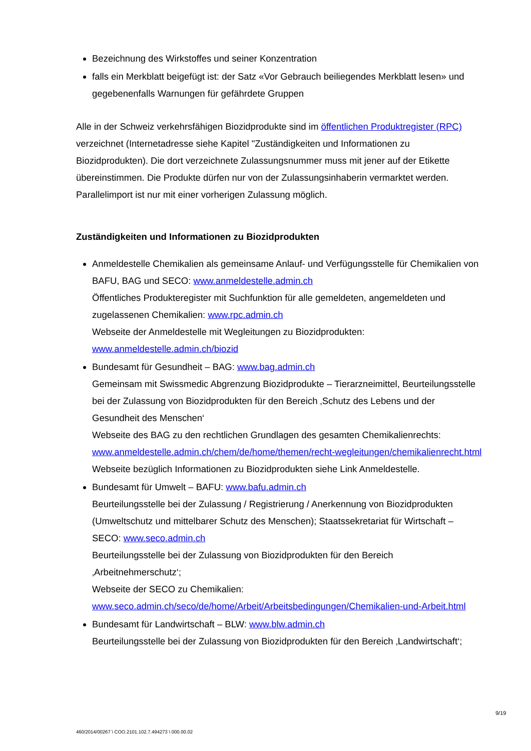Bezeichnung des Wirkstoffes und seiner Konzentration
falls ein Merkblatt beigefügt ist: der Satz «Vor Gebrauch beiliegendes Merkblatt lesen» und gegebenenfalls Warnungen für gefährdete Gruppen
Alle in der Schweiz verkehrsfähigen Biozidprodukte sind im öffentlichen Produktregister (RPC) verzeichnet (Internetadresse siehe Kapitel "Zuständigkeiten und Informationen zu Biozidprodukten). Die dort verzeichnete Zulassungsnummer muss mit jener auf der Etikette übereinstimmen. Die Produkte dürfen nur von der Zulassungsinhaberin vermarktet werden. Parallelimport ist nur mit einer vorherigen Zulassung möglich.
Zuständigkeiten und Informationen zu Biozidprodukten
Anmeldestelle Chemikalien als gemeinsame Anlauf- und Verfügungsstelle für Chemikalien von BAFU, BAG und SECO: www.anmeldestelle.admin.ch
Öffentliches Produkteregister mit Suchfunktion für alle gemeldeten, angemeldeten und zugelassenen Chemikalien: www.rpc.admin.ch
Webseite der Anmeldestelle mit Wegleitungen zu Biozidprodukten: www.anmeldestelle.admin.ch/biozid
Bundesamt für Gesundheit – BAG: www.bag.admin.ch
Gemeinsam mit Swissmedic Abgrenzung Biozidprodukte – Tierarzneimittel, Beurteilungsstelle bei der Zulassung von Biozidprodukten für den Bereich ‚Schutz des Lebens und der Gesundheit des Menschen‘
Webseite des BAG zu den rechtlichen Grundlagen des gesamten Chemikalienrechts: www.anmeldestelle.admin.ch/chem/de/home/themen/recht-wegleitungen/chemikalienrecht.html
Webseite bezüglich Informationen zu Biozidprodukten siehe Link Anmeldestelle.
Bundesamt für Umwelt – BAFU: www.bafu.admin.ch
Beurteilungsstelle bei der Zulassung / Registrierung / Anerkennung von Biozidprodukten (Umweltschutz und mittelbarer Schutz des Menschen); Staatssekretariat für Wirtschaft – SECO: www.seco.admin.ch
Beurteilungsstelle bei der Zulassung von Biozidprodukten für den Bereich ‚Arbeitnehmerschutz‘;
Webseite der SECO zu Chemikalien: www.seco.admin.ch/seco/de/home/Arbeit/Arbeitsbedingungen/Chemikalien-und-Arbeit.html
Bundesamt für Landwirtschaft – BLW: www.blw.admin.ch
Beurteilungsstelle bei der Zulassung von Biozidprodukten für den Bereich ‚Landwirtschaft‘;
9/19
460/2014/00267 \ COO.2101.102.7.494273 \ 000.00.02